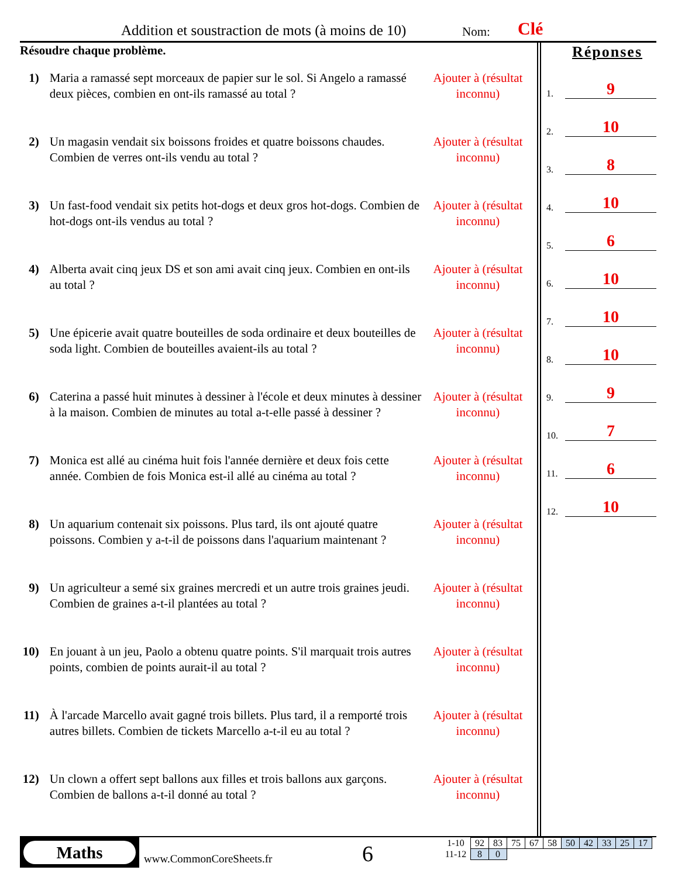Addition et soustraction de mots (à moins de 10)
Nom: Clé
Résoudre chaque problème.
1) Maria a ramassé sept morceaux de papier sur le sol. Si Angelo a ramassé deux pièces, combien en ont-ils ramassé au total ?
Ajouter à (résultat inconnu)
2) Un magasin vendait six boissons froides et quatre boissons chaudes. Combien de verres ont-ils vendu au total ?
Ajouter à (résultat inconnu)
3) Un fast-food vendait six petits hot-dogs et deux gros hot-dogs. Combien de hot-dogs ont-ils vendus au total ?
Ajouter à (résultat inconnu)
4) Alberta avait cinq jeux DS et son ami avait cinq jeux. Combien en ont-ils au total ?
Ajouter à (résultat inconnu)
5) Une épicerie avait quatre bouteilles de soda ordinaire et deux bouteilles de soda light. Combien de bouteilles avaient-ils au total ?
Ajouter à (résultat inconnu)
6) Caterina a passé huit minutes à dessiner à l'école et deux minutes à dessiner à la maison. Combien de minutes au total a-t-elle passé à dessiner ?
Ajouter à (résultat inconnu)
7) Monica est allé au cinéma huit fois l'année dernière et deux fois cette année. Combien de fois Monica est-il allé au cinéma au total ?
Ajouter à (résultat inconnu)
8) Un aquarium contenait six poissons. Plus tard, ils ont ajouté quatre poissons. Combien y a-t-il de poissons dans l'aquarium maintenant ?
Ajouter à (résultat inconnu)
9) Un agriculteur a semé six graines mercredi et un autre trois graines jeudi. Combien de graines a-t-il plantées au total ?
Ajouter à (résultat inconnu)
10)
En jouant à un jeu, Paolo a obtenu quatre points. S'il marquait trois autres points, combien de points aurait-il au total ?
Ajouter à (résultat inconnu)
11)
À l'arcade Marcello avait gagné trois billets. Plus tard, il a remporté trois autres billets. Combien de tickets Marcello a-t-il eu au total ?
Ajouter à (résultat inconnu)
12)
Un clown a offert sept ballons aux filles et trois ballons aux garçons. Combien de ballons a-t-il donné au total ?
Ajouter à (résultat inconnu)
Réponses
1. 9
2. 10
3. 8
4. 10
5. 6
6. 10
7. 10
8. 10
9. 9
10. 7
11. 6
12. 10
Maths
www.CommonCoreSheets.fr 6
| 1-10 | 92 | 83 | 75 | 67 | 58 | 50 | 42 | 33 | 25 | 17 |
| 11-12 | 8 | 0 | | | | | | | | |